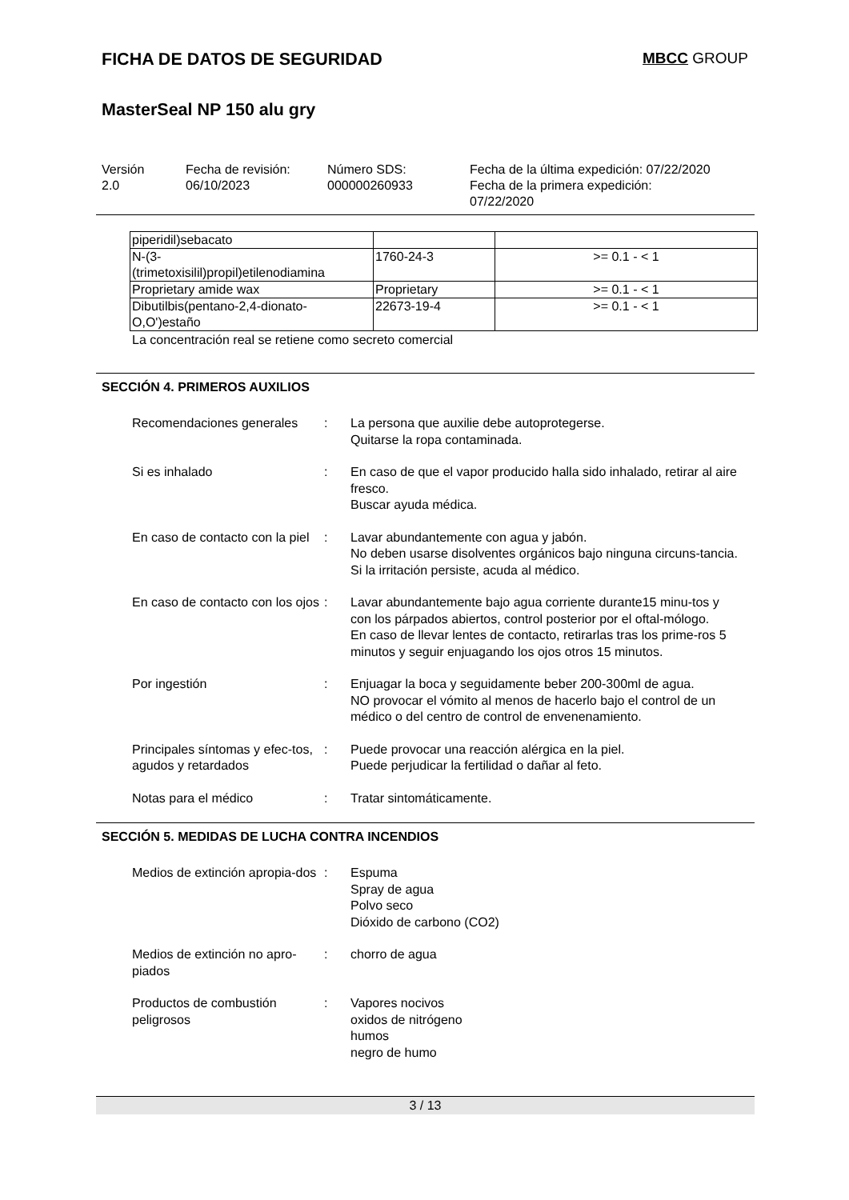FICHA DE DATOS DE SEGURIDAD MBCC GROUP
MasterSeal NP 150 alu gry
Versión
2.0
Fecha de revisión:
06/10/2023
Número SDS:
000000260933
Fecha de la última expedición: 07/22/2020
Fecha de la primera expedición:
07/22/2020
| piperidil)sebacato | | |
| N-(3- (trimetoxisilil)propil)etilenodiamina | 1760-24-3 | >= 0.1 - < 1 |
| Proprietary amide wax | Proprietary | >= 0.1 - < 1 |
| Dibutilbis(pentano-2,4-dionato- O,O')estaño | 22673-19-4 | >= 0.1 - < 1 |
La concentración real se retiene como secreto comercial
SECCIÓN 4. PRIMEROS AUXILIOS
Recomendaciones generales : La persona que auxilie debe autoprotegerse.
Quitarse la ropa contaminada.
Si es inhalado : En caso de que el vapor producido halla sido inhalado, retirar al aire fresco.
Buscar ayuda médica.
En caso de contacto con la piel
: Lavar abundantemente con agua y jabón.
No deben usarse disolventes orgánicos bajo ninguna circuns-tancia.
Si la irritación persiste, acuda al médico.
En caso de contacto con los ojos
: Lavar abundantemente bajo agua corriente durante15 minu-tos y con los párpados abiertos, control posterior por el oftal-mólogo.
En caso de llevar lentes de contacto, retirarlas tras los prime-ros 5 minutos y seguir enjuagando los ojos otros 15 minutos.
Por ingestión : Enjuagar la boca y seguidamente beber 200-300ml de agua.
NO provocar el vómito al menos de hacerlo bajo el control de un médico o del centro de control de envenenamiento.
Principales síntomas y efec-tos, agudos y retardados
: Puede provocar una reacción alérgica en la piel.
Puede perjudicar la fertilidad o dañar al feto.
Notas para el médico : Tratar sintomáticamente.
SECCIÓN 5. MEDIDAS DE LUCHA CONTRA INCENDIOS
Medios de extinción apropia-dos
: Espuma
Spray de agua
Polvo seco
Dióxido de carbono (CO2)
Medios de extinción no apro-piados
: chorro de agua
Productos de combustión peligrosos
: Vapores nocivos
oxidos de nitrógeno
humos
negro de humo
3 / 13